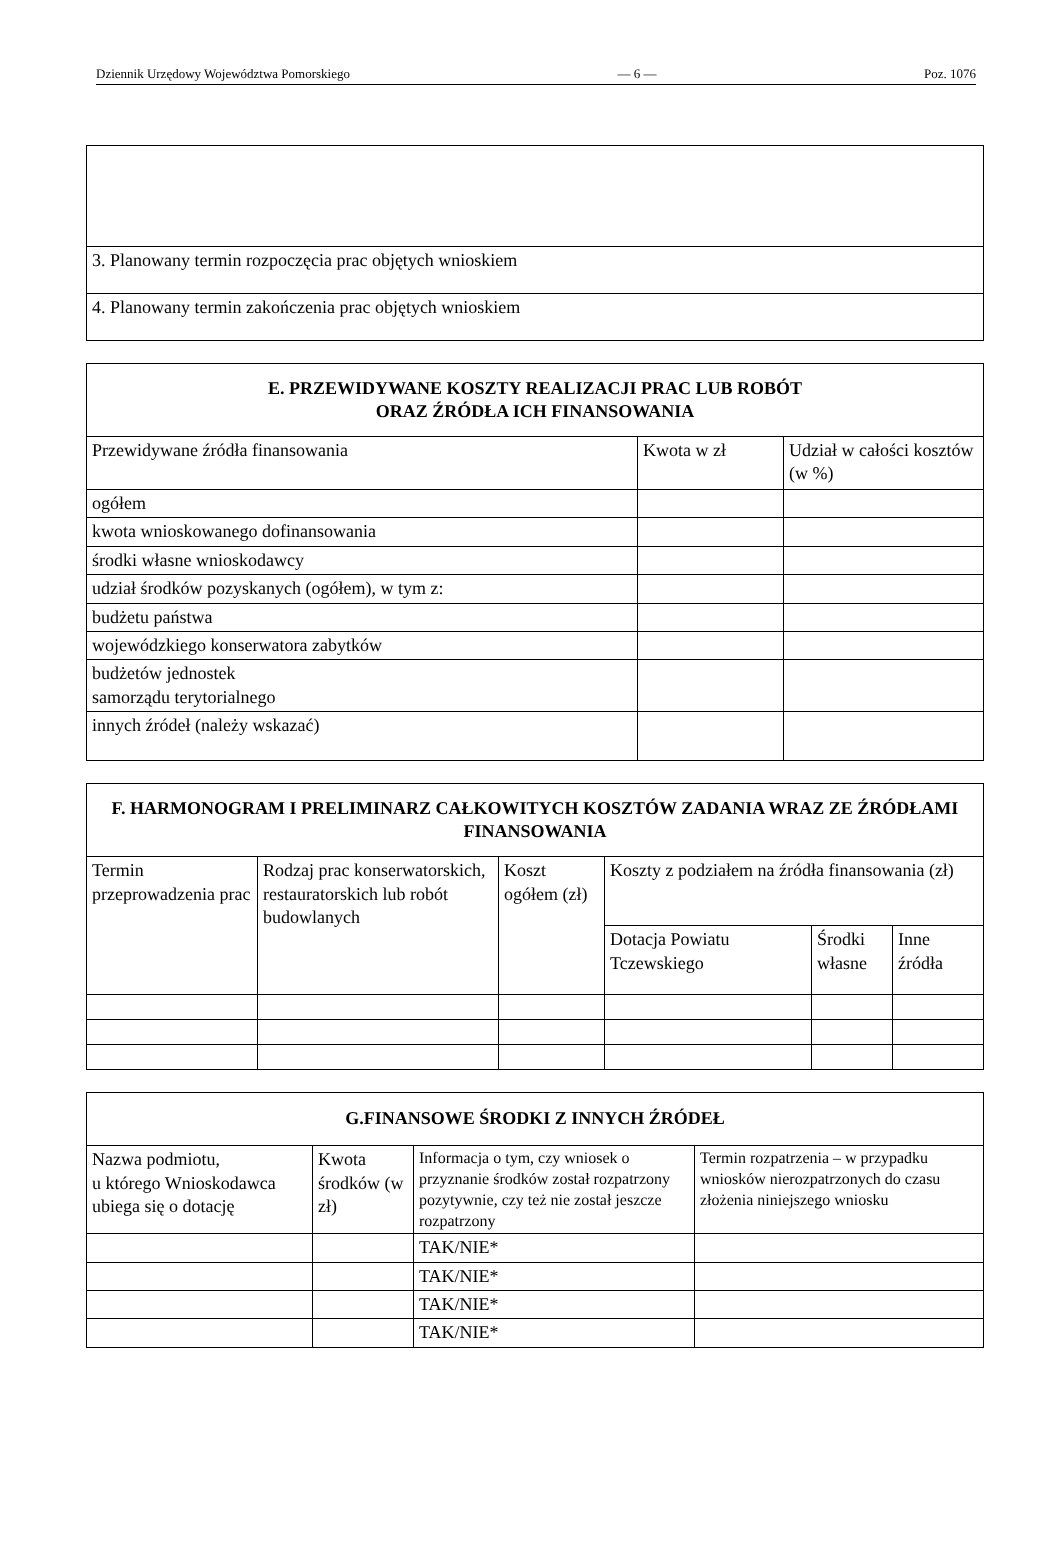Dziennik Urzędowy Województwa Pomorskiego — 6 — Poz. 1076
| 3. Planowany termin rozpoczęcia prac objętych wnioskiem |
| 4. Planowany termin zakończenia prac objętych wnioskiem |
| E. PRZEWIDYWANE KOSZTY REALIZACJI PRAC LUB ROBÓT ORAZ ŹRÓDŁA ICH FINANSOWANIA | | |
| --- | --- | --- |
| Przewidywane źródła finansowania | Kwota w zł | Udział w całości kosztów (w %) |
| ogółem | | |
| kwota wnioskowanego dofinansowania | | |
| środki własne wnioskodawcy | | |
| udział środków pozyskanych (ogółem), w tym z: | | |
| budżetu państwa | | |
| wojewódzkiego konserwatora zabytków | | |
| budżetów jednostek samorządu terytorialnego | | |
| innych źródeł (należy wskazać) | | |
| F. HARMONOGRAM I PRELIMINARZ CAŁKOWITYCH KOSZTÓW ZADANIA WRAZ ZE ŹRÓDŁAMI FINANSOWANIA | | | | | |
| --- | --- | --- | --- | --- | --- |
| Termin przeprowadzenia prac | Rodzaj prac konserwatorskich, restauratorskich lub robót budowlanych | Koszt ogółem (zł) | Koszty z podziałem na źródła finansowania (zł) | | |
| | | | Dotacja Powiatu Tczewskiego | Środki własne | Inne źródła |
| G.FINANSOWE ŚRODKI Z INNYCH ŹRÓDEŁ | | | |
| --- | --- | --- | --- |
| Nazwa podmiotu, u którego Wnioskodawca ubiega się o dotację | Kwota środków (w zł) | Informacja o tym, czy wniosek o przyznanie środków został rozpatrzony pozytywnie, czy też nie został jeszcze rozpatrzony | Termin rozpatrzenia – w przypadku wniosków nierozpatrzonych do czasu złożenia niniejszego wniosku |
| | | TAK/NIE* | |
| | | TAK/NIE* | |
| | | TAK/NIE* | |
| | | TAK/NIE* | |